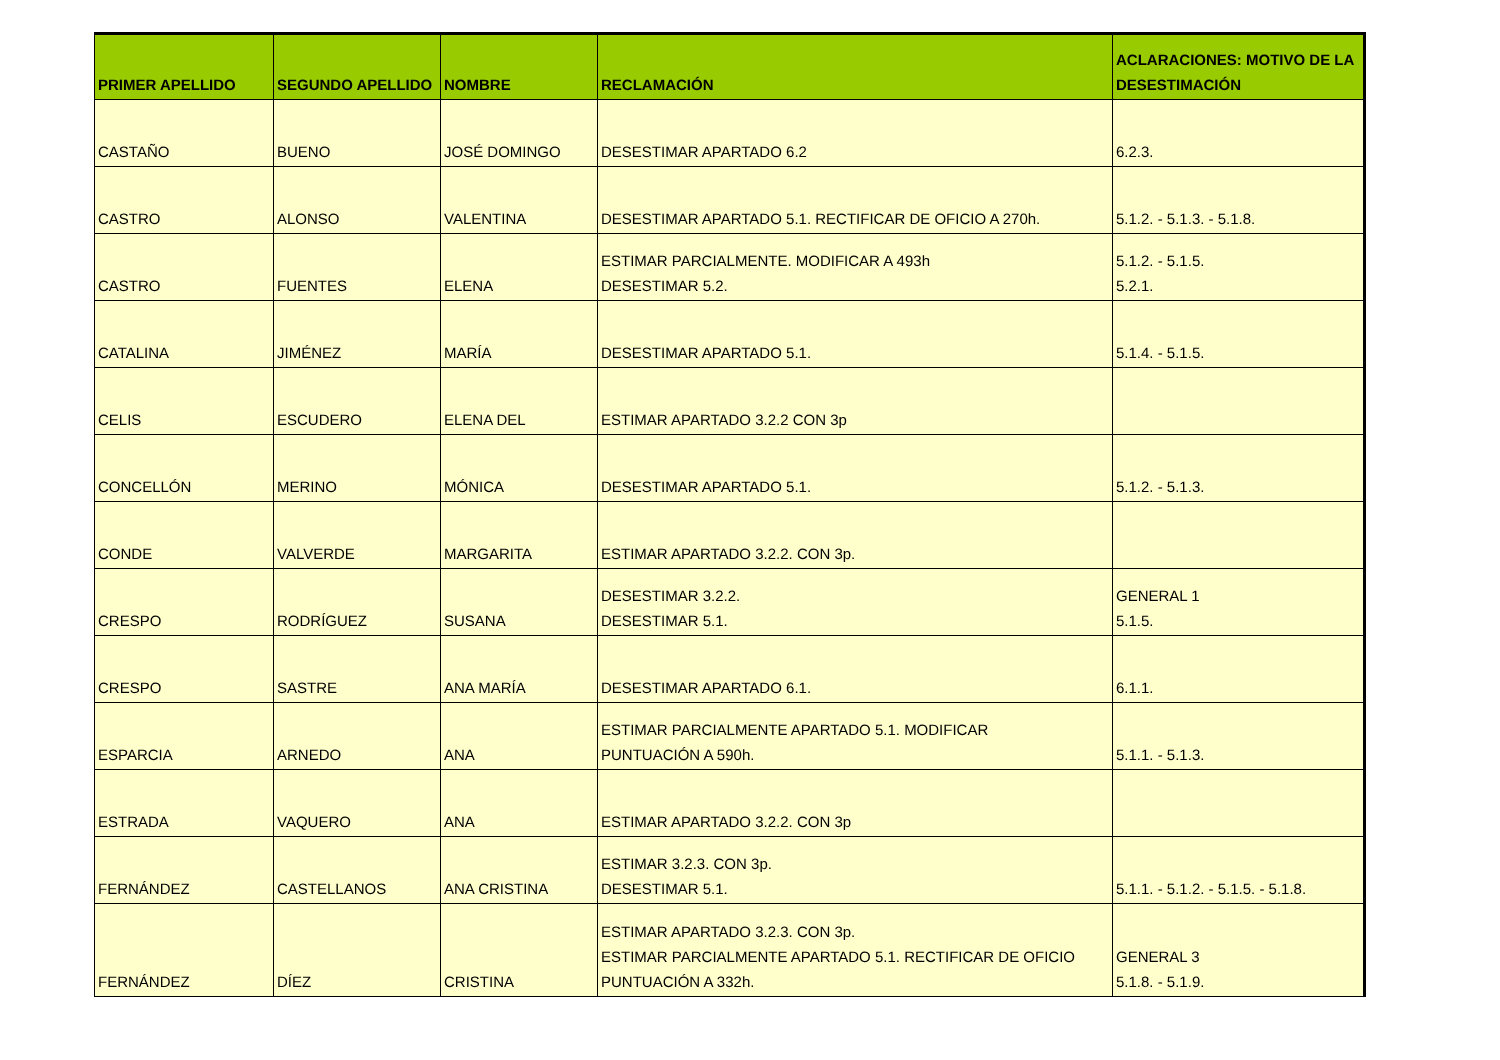| PRIMER APELLIDO | SEGUNDO APELLIDO | NOMBRE | RECLAMACIÓN | ACLARACIONES: MOTIVO DE LA DESESTIMACIÓN |
| --- | --- | --- | --- | --- |
| CASTAÑO | BUENO | JOSÉ DOMINGO | DESESTIMAR APARTADO 6.2 | 6.2.3. |
| CASTRO | ALONSO | VALENTINA | DESESTIMAR APARTADO 5.1. RECTIFICAR DE OFICIO A 270h. | 5.1.2. - 5.1.3. - 5.1.8. |
| CASTRO | FUENTES | ELENA | ESTIMAR PARCIALMENTE. MODIFICAR A 493h DESESTIMAR 5.2. | 5.1.2. - 5.1.5. 5.2.1. |
| CATALINA | JIMÉNEZ | MARÍA | DESESTIMAR APARTADO 5.1. | 5.1.4. - 5.1.5. |
| CELIS | ESCUDERO | ELENA DEL | ESTIMAR APARTADO 3.2.2 CON 3p | |
| CONCELLÓN | MERINO | MÓNICA | DESESTIMAR APARTADO 5.1. | 5.1.2. - 5.1.3. |
| CONDE | VALVERDE | MARGARITA | ESTIMAR APARTADO 3.2.2. CON 3p. | |
| CRESPO | RODRÍGUEZ | SUSANA | DESESTIMAR 3.2.2. DESESTIMAR 5.1. | GENERAL 1 5.1.5. |
| CRESPO | SASTRE | ANA MARÍA | DESESTIMAR APARTADO 6.1. | 6.1.1. |
| ESPARCIA | ARNEDO | ANA | ESTIMAR PARCIALMENTE APARTADO 5.1. MODIFICAR PUNTUACIÓN A 590h. | 5.1.1. - 5.1.3. |
| ESTRADA | VAQUERO | ANA | ESTIMAR APARTADO 3.2.2. CON 3p | |
| FERNÁNDEZ | CASTELLANOS | ANA CRISTINA | ESTIMAR 3.2.3. CON 3p. DESESTIMAR 5.1. | 5.1.1. - 5.1.2. - 5.1.5. - 5.1.8. |
| FERNÁNDEZ | DÍEZ | CRISTINA | ESTIMAR APARTADO 3.2.3. CON 3p. ESTIMAR PARCIALMENTE APARTADO 5.1. RECTIFICAR DE OFICIO PUNTUACIÓN A 332h. | GENERAL 3 5.1.8. - 5.1.9. |